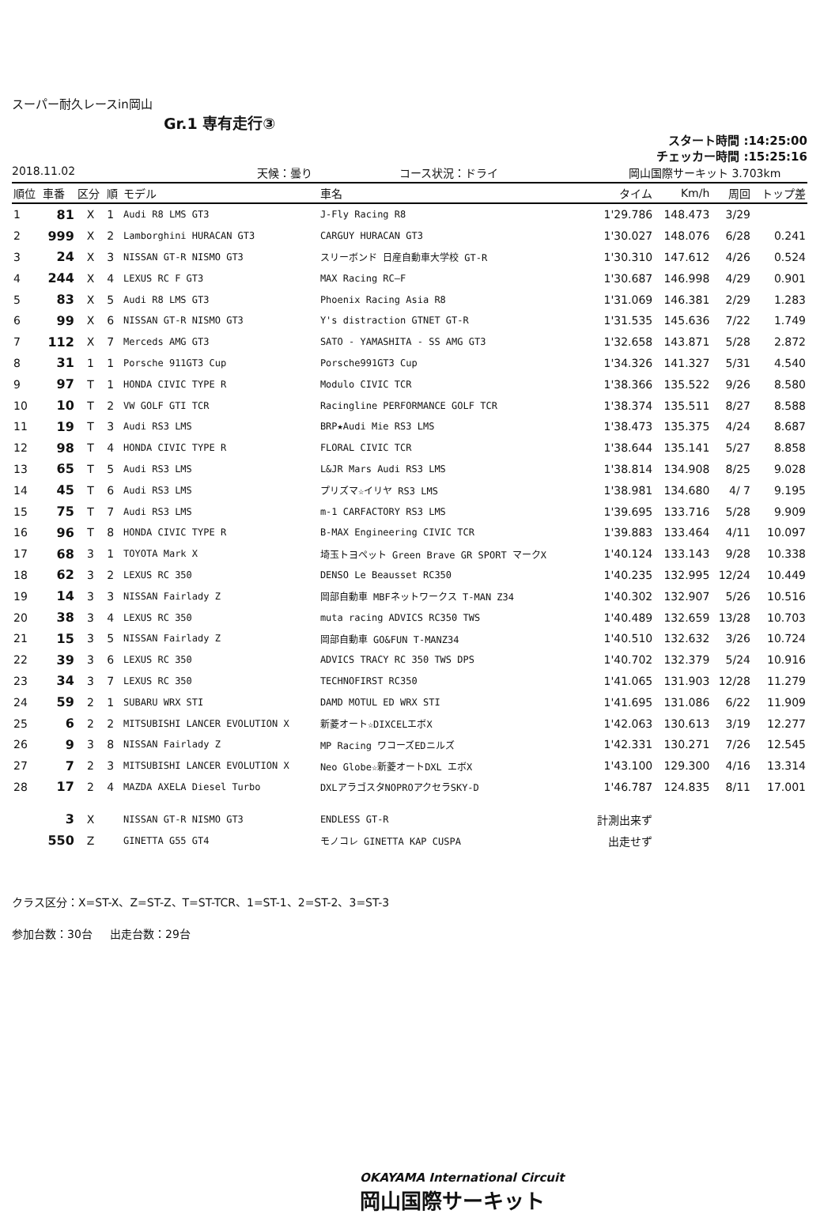スーパー耐久レースin岡山
Gr.1 専有走行③
スタート時間 :14:25:00
チェッカー時間 :15:25:16
2018.11.02 天候：曇り コース状況：ドライ 岡山国際サーキット 3.703km
| 順位 | 車番 | 区分 | 順 | モデル | 車名 | タイム | Km/h | 周回 | トップ差 |
| --- | --- | --- | --- | --- | --- | --- | --- | --- | --- |
| 1 | 81 | X | 1 | Audi R8 LMS GT3 | J-Fly Racing R8 | 1'29.786 | 148.473 | 3/29 | |
| 2 | 999 | X | 2 | Lamborghini HURACAN GT3 | CARGUY HURACAN GT3 | 1'30.027 | 148.076 | 6/28 | 0.241 |
| 3 | 24 | X | 3 | NISSAN GT-R NISMO GT3 | スリーボンド 日産自動車大学校 GT-R | 1'30.310 | 147.612 | 4/26 | 0.524 |
| 4 | 244 | X | 4 | LEXUS RC F GT3 | MAX Racing RC—F | 1'30.687 | 146.998 | 4/29 | 0.901 |
| 5 | 83 | X | 5 | Audi R8 LMS GT3 | Phoenix Racing Asia R8 | 1'31.069 | 146.381 | 2/29 | 1.283 |
| 6 | 99 | X | 6 | NISSAN GT-R NISMO GT3 | Y's distraction GTNET GT-R | 1'31.535 | 145.636 | 7/22 | 1.749 |
| 7 | 112 | X | 7 | Merceds AMG GT3 | SATO - YAMASHITA - SS AMG GT3 | 1'32.658 | 143.871 | 5/28 | 2.872 |
| 8 | 31 | 1 | 1 | Porsche 911GT3 Cup | Porsche991GT3 Cup | 1'34.326 | 141.327 | 5/31 | 4.540 |
| 9 | 97 | T | 1 | HONDA CIVIC TYPE R | Modulo CIVIC TCR | 1'38.366 | 135.522 | 9/26 | 8.580 |
| 10 | 10 | T | 2 | VW GOLF GTI TCR | Racingline PERFORMANCE GOLF TCR | 1'38.374 | 135.511 | 8/27 | 8.588 |
| 11 | 19 | T | 3 | Audi RS3 LMS | BRP★Audi Mie RS3 LMS | 1'38.473 | 135.375 | 4/24 | 8.687 |
| 12 | 98 | T | 4 | HONDA CIVIC TYPE R | FLORAL CIVIC TCR | 1'38.644 | 135.141 | 5/27 | 8.858 |
| 13 | 65 | T | 5 | Audi RS3 LMS | L&JR Mars Audi RS3 LMS | 1'38.814 | 134.908 | 8/25 | 9.028 |
| 14 | 45 | T | 6 | Audi RS3 LMS | プリズマ☆イリヤ RS3 LMS | 1'38.981 | 134.680 | 4/ 7 | 9.195 |
| 15 | 75 | T | 7 | Audi RS3 LMS | m-1 CARFACTORY RS3 LMS | 1'39.695 | 133.716 | 5/28 | 9.909 |
| 16 | 96 | T | 8 | HONDA CIVIC TYPE R | B-MAX Engineering CIVIC TCR | 1'39.883 | 133.464 | 4/11 | 10.097 |
| 17 | 68 | 3 | 1 | TOYOTA Mark X | 埼玉トヨペット Green Brave GR SPORT マークX | 1'40.124 | 133.143 | 9/28 | 10.338 |
| 18 | 62 | 3 | 2 | LEXUS RC 350 | DENSO Le Beausset RC350 | 1'40.235 | 132.995 | 12/24 | 10.449 |
| 19 | 14 | 3 | 3 | NISSAN Fairlady Z | 岡部自動車 MBFネットワークス T-MAN Z34 | 1'40.302 | 132.907 | 5/26 | 10.516 |
| 20 | 38 | 3 | 4 | LEXUS RC 350 | muta racing ADVICS RC350 TWS | 1'40.489 | 132.659 | 13/28 | 10.703 |
| 21 | 15 | 3 | 5 | NISSAN Fairlady Z | 岡部自動車 GO&FUN T-MANZ34 | 1'40.510 | 132.632 | 3/26 | 10.724 |
| 22 | 39 | 3 | 6 | LEXUS RC 350 | ADVICS TRACY RC 350 TWS DPS | 1'40.702 | 132.379 | 5/24 | 10.916 |
| 23 | 34 | 3 | 7 | LEXUS RC 350 | TECHNOFIRST RC350 | 1'41.065 | 131.903 | 12/28 | 11.279 |
| 24 | 59 | 2 | 1 | SUBARU WRX STI | DAMD MOTUL ED WRX STI | 1'41.695 | 131.086 | 6/22 | 11.909 |
| 25 | 6 | 2 | 2 | MITSUBISHI LANCER EVOLUTION X | 新菱オート☆DIXCELエボX | 1'42.063 | 130.613 | 3/19 | 12.277 |
| 26 | 9 | 3 | 8 | NISSAN Fairlady Z | MP Racing ワコーズEDニルズ | 1'42.331 | 130.271 | 7/26 | 12.545 |
| 27 | 7 | 2 | 3 | MITSUBISHI LANCER EVOLUTION X | Neo Globe☆新菱オートDXL エボX | 1'43.100 | 129.300 | 4/16 | 13.314 |
| 28 | 17 | 2 | 4 | MAZDA AXELA Diesel Turbo | DXLアラゴスタNOPROアクセラSKY-D | 1'46.787 | 124.835 | 8/11 | 17.001 |
| | 3 | X | | NISSAN GT-R NISMO GT3 | ENDLESS GT-R | 計測出来ず | | | |
| | 550 | Z | | GINETTA G55 GT4 | モノコレ GINETTA KAP CUSPA | 出走せず | | | |
クラス区分：X=ST-X、Z=ST-Z、T=ST-TCR、1=ST-1、2=ST-2、3=ST-3
参加台数：30台 出走台数：29台
OKAYAMA International Circuit
岡山国際サーキット